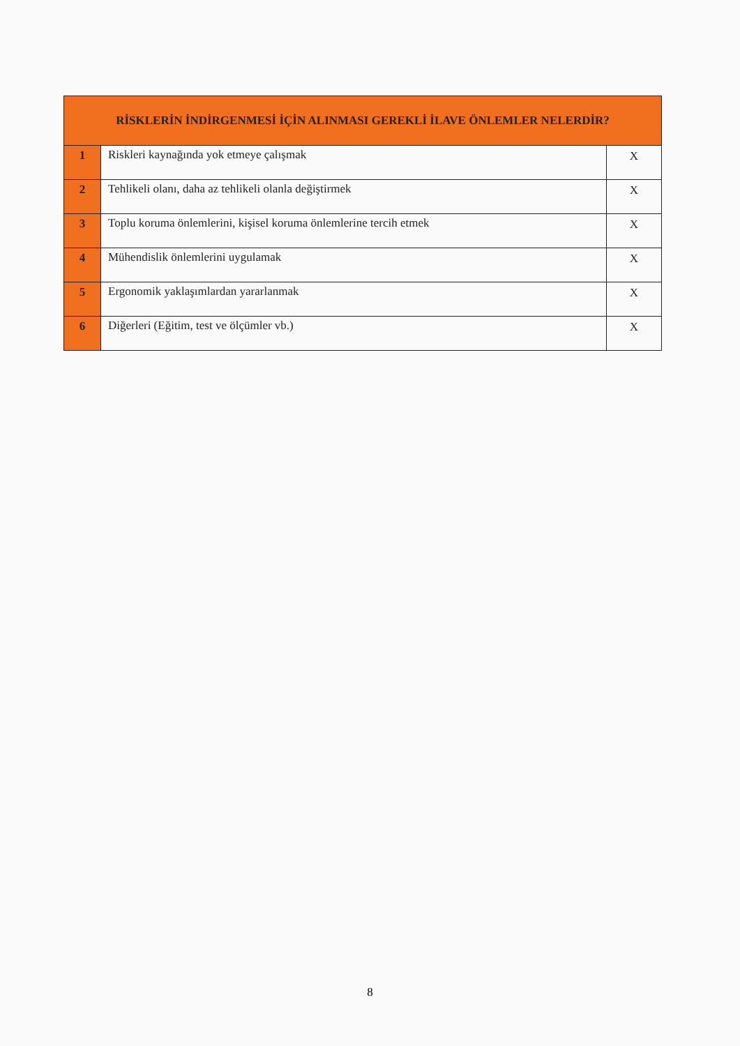| RİSKLERİN İNDİRGENMESİ İÇİN ALINMASI GEREKLİ İLAVE ÖNLEMLER NELERDİR? | | |
| --- | --- | --- |
| 1 | Riskleri kaynağında yok etmeye çalışmak | X |
| 2 | Tehlikeli olanı, daha az tehlikeli olanla değiştirmek | X |
| 3 | Toplu koruma önlemlerini, kişisel koruma önlemlerine tercih etmek | X |
| 4 | Mühendislik önlemlerini uygulamak | X |
| 5 | Ergonomik yaklaşımlardan yararlanmak | X |
| 6 | Diğerleri (Eğitim, test ve ölçümler vb.) | X |
8